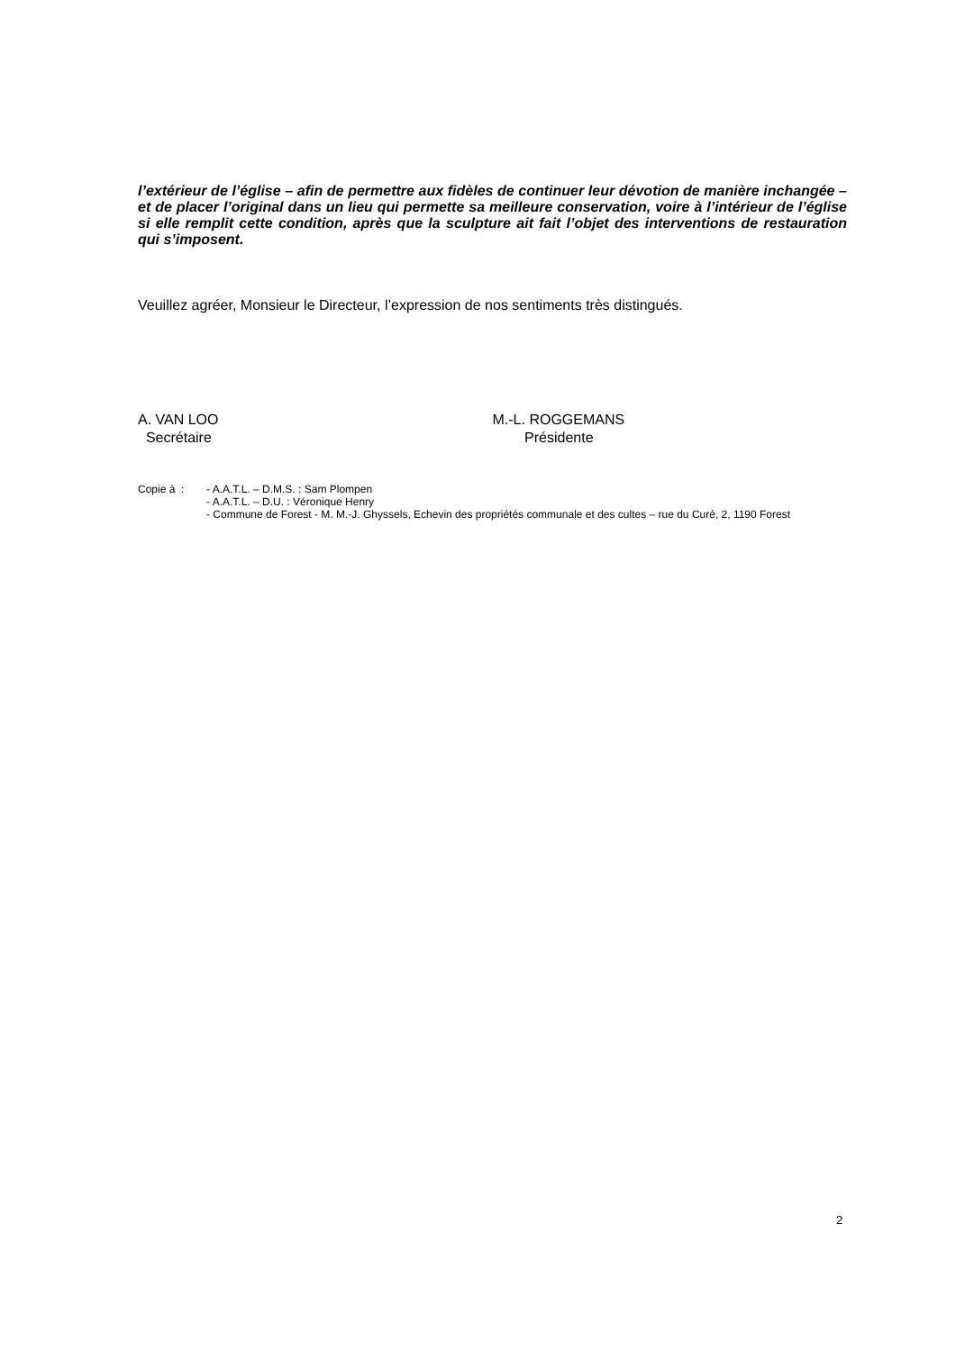l’extérieur de l’église – afin de permettre aux fidèles de continuer leur dévotion de manière inchangée – et de placer l’original dans un lieu qui permette sa meilleure conservation, voire à l’intérieur de l’église si elle remplit cette condition, après que la sculpture ait fait l’objet des interventions de restauration qui s’imposent.
Veuillez agréer, Monsieur le Directeur, l’expression de nos sentiments très distingués.
A. VAN LOO
Secrétaire
M.-L. ROGGEMANS
Présidente
Copie à : - A.A.T.L. – D.M.S. : Sam Plompen
- A.A.T.L. – D.U. : Véronique Henry
- Commune de Forest - M. M.-J. Ghyssels, Echevin des propriétés communale et des cultes – rue du Curé, 2, 1190 Forest
2